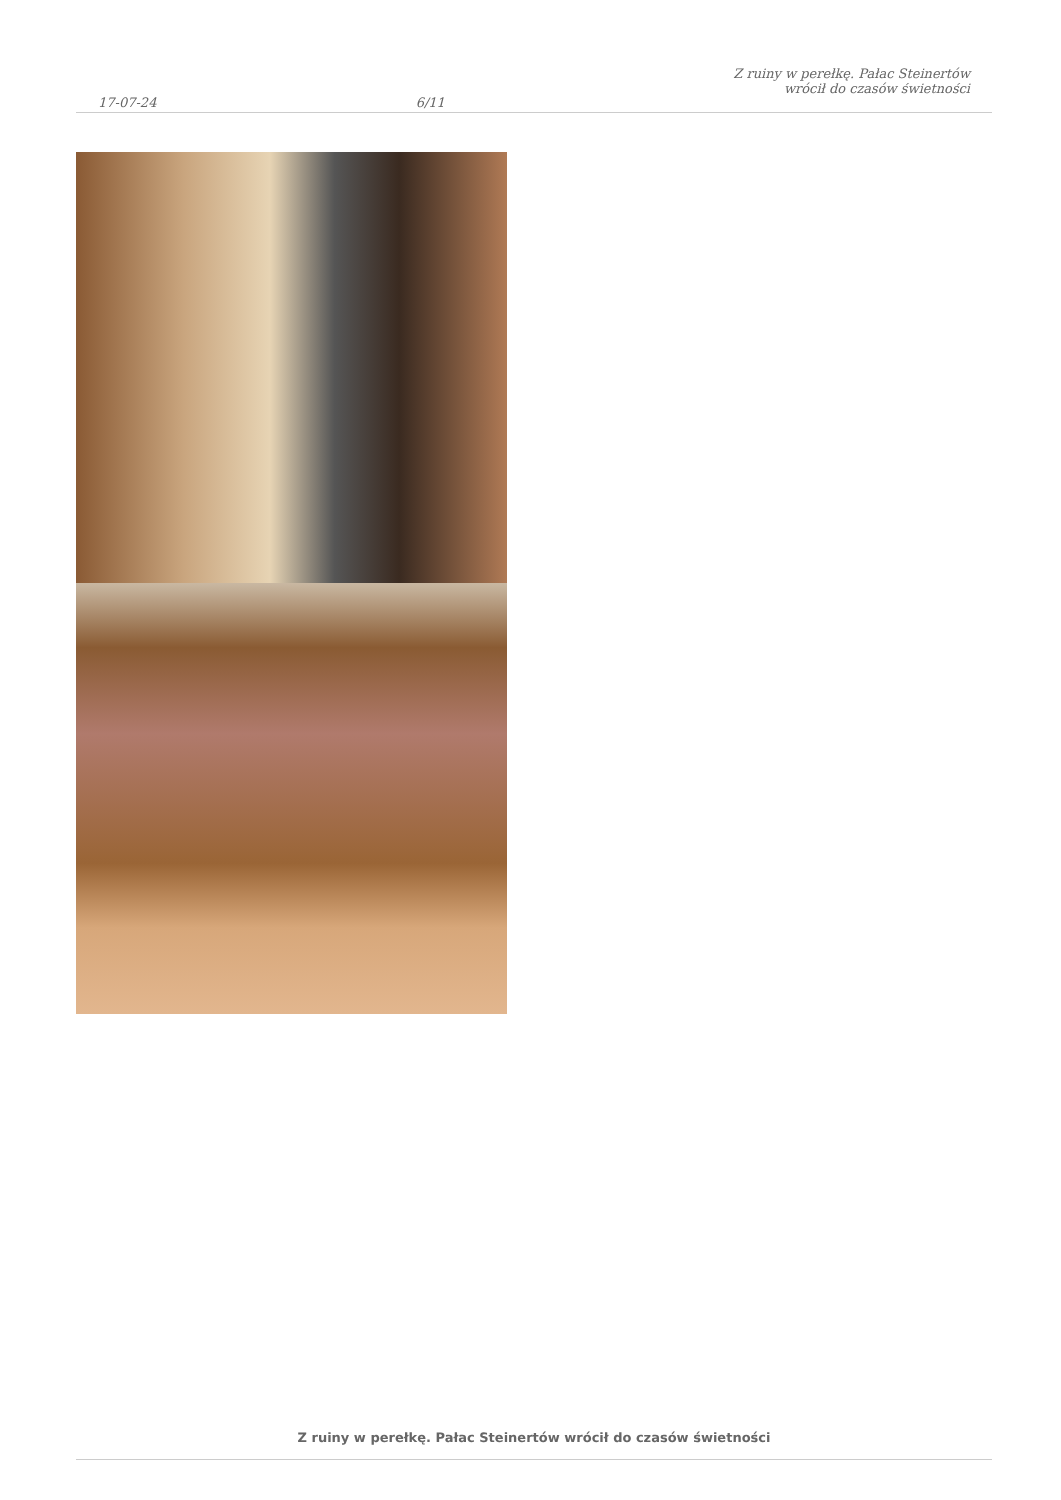17-07-24
6/11
Z ruiny w perełkę. Pałac Steinertów
wrócił do czasów świetności
Z ruiny w perełkę. Pałac Steinertów wrócił do czasów świetności